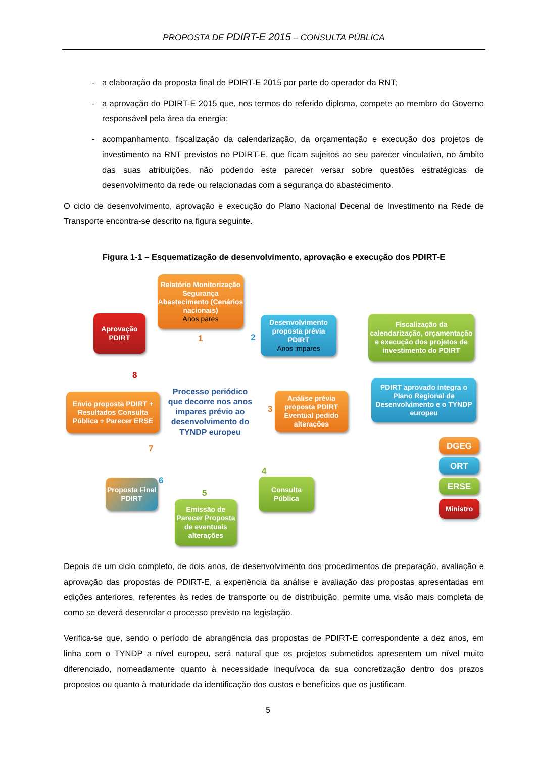PROPOSTA DE PDIRT-E 2015 – CONSULTA PÚBLICA
- a elaboração da proposta final de PDIRT-E 2015 por parte do operador da RNT;
- a aprovação do PDIRT-E 2015 que, nos termos do referido diploma, compete ao membro do Governo responsável pela área da energia;
- acompanhamento, fiscalização da calendarização, da orçamentação e execução dos projetos de investimento na RNT previstos no PDIRT-E, que ficam sujeitos ao seu parecer vinculativo, no âmbito das suas atribuições, não podendo este parecer versar sobre questões estratégicas de desenvolvimento da rede ou relacionadas com a segurança do abastecimento.
O ciclo de desenvolvimento, aprovação e execução do Plano Nacional Decenal de Investimento na Rede de Transporte encontra-se descrito na figura seguinte.
Figura 1-1 – Esquematização de desenvolvimento, aprovação e execução dos PDIRT-E
Relatório Monitorização Segurança Abastecimento (Cenários nacionais)
Anos pares
1 2
Desenvolvimento proposta prévia PDIRT
Anos impares
Fiscalização da calendarização, orçamentação e execução dos projetos de investimento do PDIRT
Aprovação PDIRT
8
Envio proposta PDIRT + Resultados Consulta Pública + Parecer ERSE
Processo periódico que decorre nos anos impares prévio ao desenvolvimento do TYNDP europeu
3
Análise prévia proposta PDIRT Eventual pedido alterações
PDIRT aprovado integra o Plano Regional de Desenvolvimento e o TYNDP europeu
7
4
Consulta Pública
DGEG
ORT
ERSE
Ministro
6
Proposta Final PDIRT
5
Emissão de Parecer Proposta de eventuais alterações
Depois de um ciclo completo, de dois anos, de desenvolvimento dos procedimentos de preparação, avaliação e aprovação das propostas de PDIRT-E, a experiência da análise e avaliação das propostas apresentadas em edições anteriores, referentes às redes de transporte ou de distribuição, permite uma visão mais completa de como se deverá desenrolar o processo previsto na legislação.
Verifica-se que, sendo o período de abrangência das propostas de PDIRT-E correspondente a dez anos, em linha com o TYNDP a nível europeu, será natural que os projetos submetidos apresentem um nível muito diferenciado, nomeadamente quanto à necessidade inequívoca da sua concretização dentro dos prazos propostos ou quanto à maturidade da identificação dos custos e benefícios que os justificam.
5